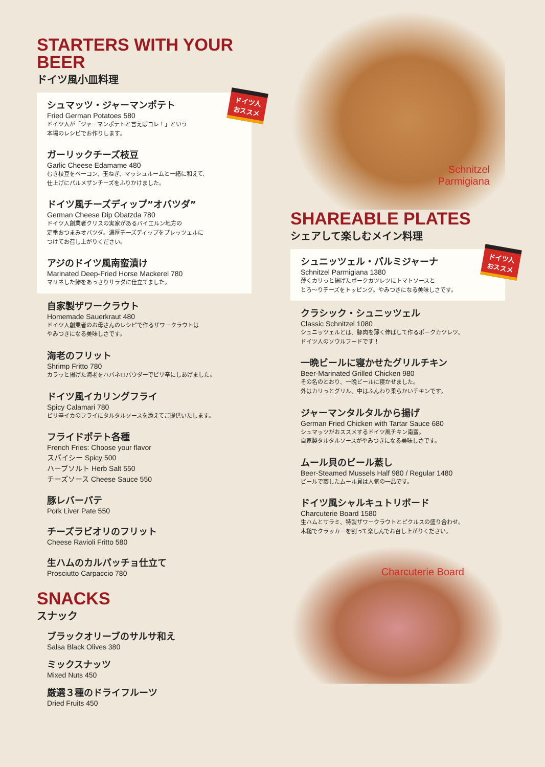STARTERS WITH YOUR BEER
ドイツ風小皿料理
ドイツ人
おススメ
シュマッツ・ジャーマンポテト
Fried German Potatoes 580
ドイツ人が「ジャーマンポテトと言えばコレ！」という
本場のレシピでお作りします。
ガーリックチーズ枝豆
Garlic Cheese Edamame 480
むき枝豆をベーコン、玉ねぎ、マッシュルームと一緒に和えて、
仕上げにパルメザンチーズをふりかけました。
ドイツ風チーズディップ”オバツダ”
German Cheese Dip Obatzda 780
ドイツ人創業者クリスの実家があるバイエルン地方の
定番おつまみオバツダ。濃厚チーズディップをプレッツェルに
つけてお召し上がりください。
アジのドイツ風南蛮漬け
Marinated Deep-Fried Horse Mackerel 780
マリネした鯵をあっさりサラダに仕立てました。
自家製ザワークラウト
Homemade Sauerkraut 480
ドイツ人創業者のお母さんのレシピで作るザワークラウトは
やみつきになる美味しさです。
海老のフリット
Shrimp Fritto 780
カラッと揚げた海老をハバネロパウダーでピリ辛にしあげました。
ドイツ風イカリングフライ
Spicy Calamari 780
ピリ辛イカのフライにタルタルソースを添えてご提供いたします。
フライドポテト各種
French Fries: Choose your flavor
スパイシー Spicy 500
ハーブソルト Herb Salt 550
チーズソース Cheese Sauce 550
豚レバーパテ
Pork Liver Pate 550
チーズラビオリのフリット
Cheese Ravioli Fritto 580
生ハムのカルパッチョ仕立て
Prosciutto Carpaccio 780
SNACKS
スナック
ブラックオリーブのサルサ和え
Salsa Black Olives 380
ミックスナッツ
Mixed Nuts 450
厳選３種のドライフルーツ
Dried Fruits 450
Schnitzel
Parmigiana
SHAREABLE PLATES
シェアして楽しむメイン料理
ドイツ人
おススメ
シュニッツェル・パルミジャーナ
Schnitzel Parmigiana 1380
薄くカリっと揚げたポークカツレツにトマトソースと
とろ〜りチーズをトッピング。やみつきになる美味しさです。
クラシック・シュニッツェル
Classic Schnitzel 1080
シュニッツェルとは、豚肉を薄く伸ばして作るポークカツレツ。
ドイツ人のソウルフードです！
一晩ビールに寝かせたグリルチキン
Beer-Marinated Grilled Chicken 980
その名のとおり、一晩ビールに寝かせました。
外はカリっとグリル、中はふんわり柔らかいチキンです。
ジャーマンタルタルから揚げ
German Fried Chicken with Tartar Sauce 680
シュマッツがおススメするドイツ風チキン南蛮。
自家製タルタルソースがやみつきになる美味しさです。
ムール貝のビール蒸し
Beer-Steamed Mussels Half 980 / Regular 1480
ビールで蒸したムール貝は人気の一品です。
ドイツ風シャルキュトリボード
Charcuterie Board 1580
生ハムとサラミ、特製ザワークラウトとピクルスの盛り合わせ。
木槌でクラッカーを割って楽しんでお召し上がりください。
Charcuterie Board